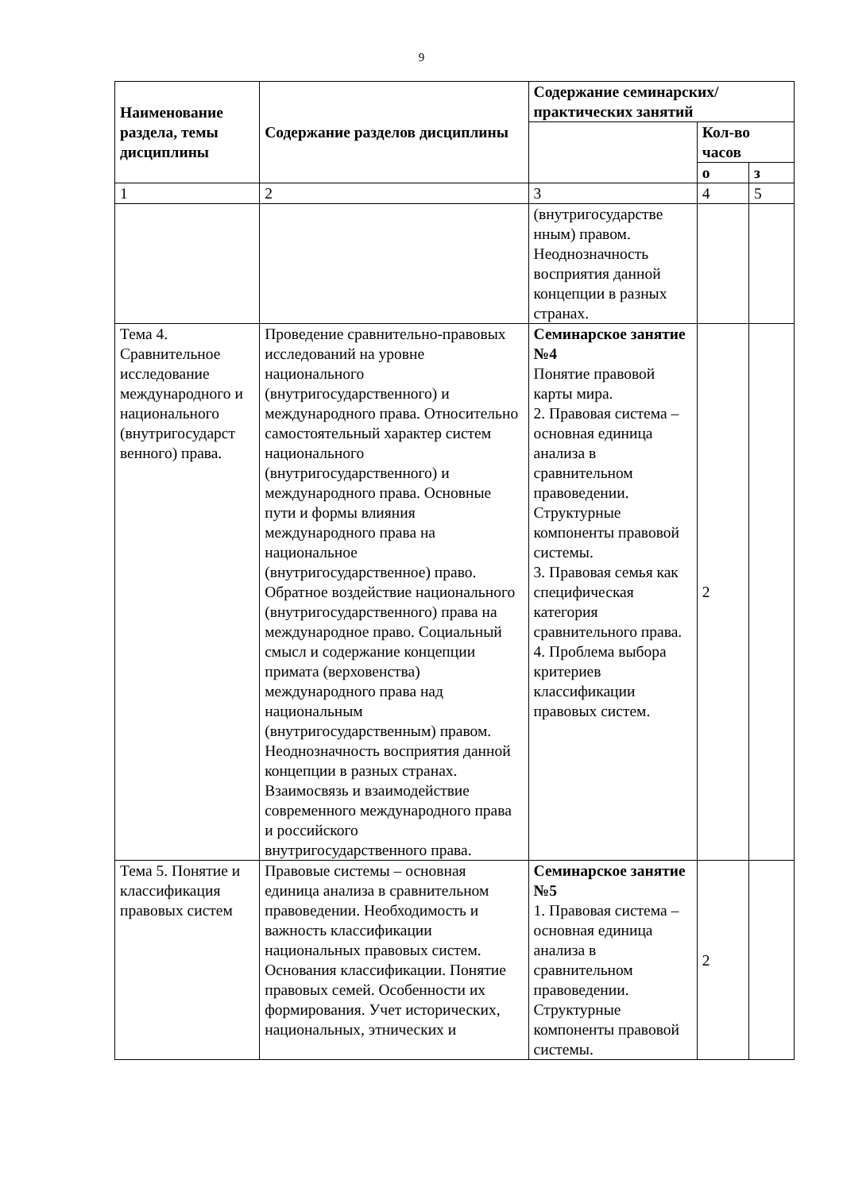9
| Наименование раздела, темы дисциплины | Содержание разделов дисциплины | Содержание семинарских/практических занятий | | |
| --- | --- | --- | --- | --- |
| | | | Кол-во часов | |
| | | | о | з |
| 1 | 2 | 3 | 4 | 5 |
| | | (внутригосударстве нным) правом. Неоднозначность восприятия данной концепции в разных странах. | | |
| Тема 4. Сравнительное исследование международного и национального (внутригосударст венного) права. | Проведение сравнительно-правовых исследований на уровне национального (внутригосударственного) и международного права. Относительно самостоятельный характер систем национального (внутригосударственного) и международного права. Основные пути и формы влияния международного права на национальное (внутригосударственное) право. Обратное воздействие национального (внутригосударственного) права на международное право. Социальный смысл и содержание концепции примата (верховенства) международного права над национальным (внутригосударственным) правом. Неоднозначность восприятия данной концепции в разных странах. Взаимосвязь и взаимодействие современного международного права и российского внутригосударственного права. | Семинарское занятие №4 Понятие правовой карты мира. 2. Правовая система – основная единица анализа в сравнительном правоведении. Структурные компоненты правовой системы. 3. Правовая семья как специфическая категория сравнительного права. 4. Проблема выбора критериев классификации правовых систем. | 2 | |
| Тема 5. Понятие и классификация правовых систем | Правовые системы – основная единица анализа в сравнительном правоведении. Необходимость и важность классификации национальных правовых систем. Основания классификации. Понятие правовых семей. Особенности их формирования. Учет исторических, национальных, этнических и | Семинарское занятие №5 1. Правовая система – основная единица анализа в сравнительном правоведении. Структурные компоненты правовой системы. | 2 | |